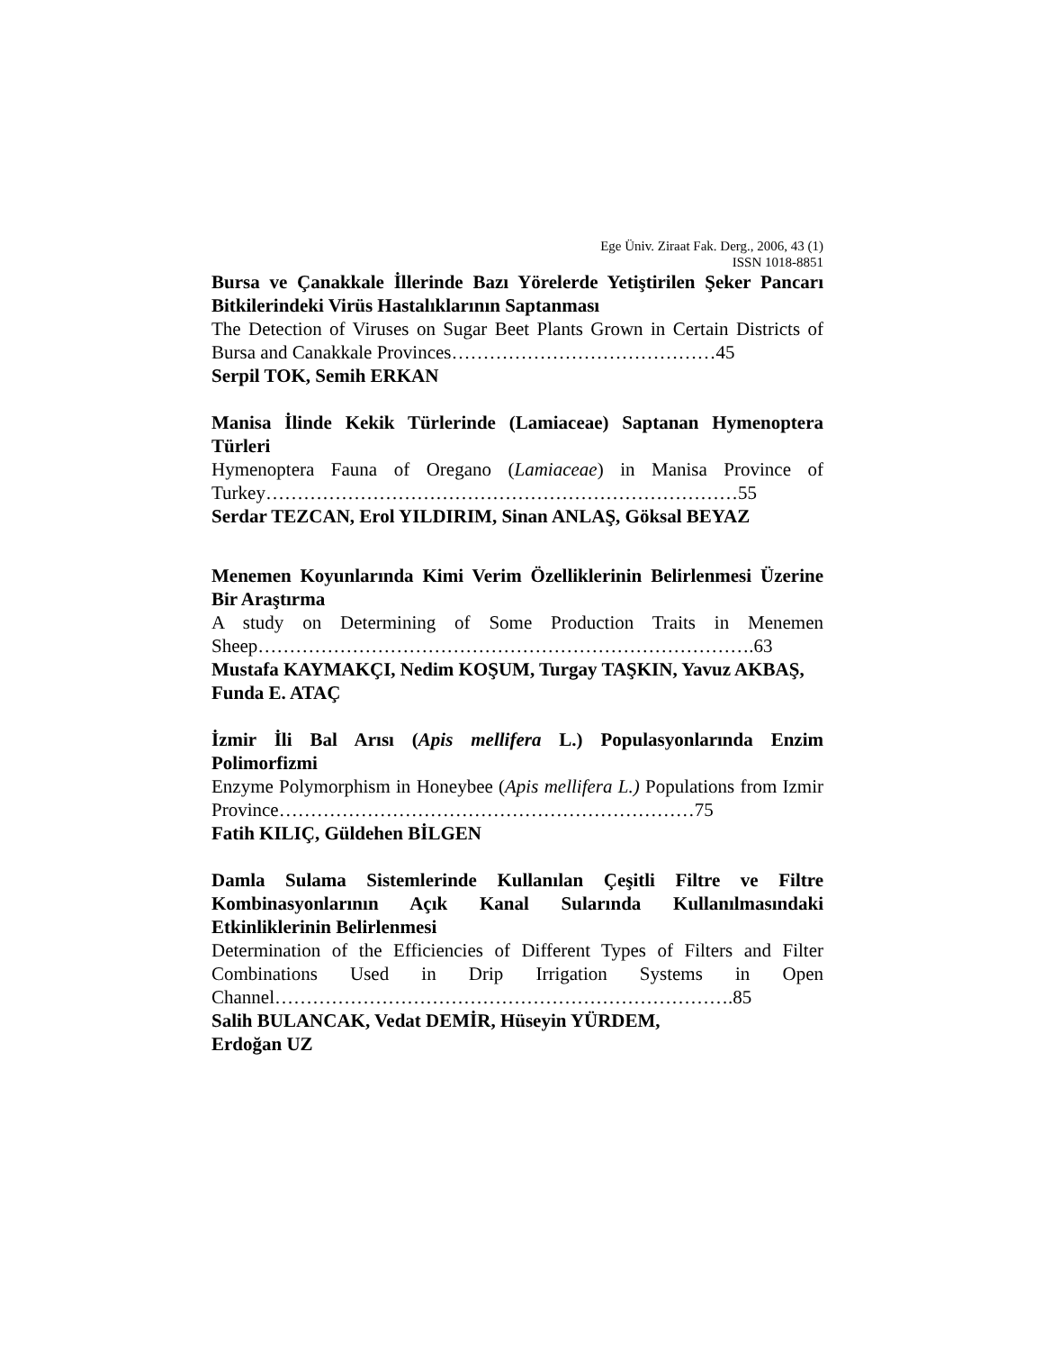Ege Üniv. Ziraat Fak. Derg., 2006, 43 (1)
ISSN 1018-8851
Bursa ve Çanakkale İllerinde Bazı Yörelerde Yetiştirilen Şeker Pancarı Bitkilerindeki Virüs Hastalıklarının Saptanması
The Detection of Viruses on Sugar Beet Plants Grown in Certain Districts of Bursa and Canakkale Provinces……………………………………45
Serpil TOK, Semih ERKAN
Manisa İlinde Kekik Türlerinde (Lamiaceae) Saptanan Hymenoptera Türleri
Hymenoptera Fauna of Oregano (Lamiaceae) in Manisa Province of Turkey…………………………………………………………………55
Serdar TEZCAN, Erol YILDIRIM, Sinan ANLAŞ, Göksal BEYAZ
Menemen Koyunlarında Kimi Verim Özelliklerinin Belirlenmesi Üzerine Bir Araştırma
A study on Determining of Some Production Traits in Menemen Sheep…………………………………………………………………….63
Mustafa KAYMAKÇI, Nedim KOŞUM, Turgay TAŞKIN, Yavuz AKBAŞ, Funda E. ATAÇ
İzmir İli Bal Arısı (Apis mellifera L.) Populasyonlarında Enzim Polimorfizmi
Enzyme Polymorphism in Honeybee (Apis mellifera L.) Populations from Izmir Province…………………………………………………………75
Fatih KILIÇ, Güldehen BİLGEN
Damla Sulama Sistemlerinde Kullanılan Çeşitli Filtre ve Filtre Kombinasyonlarının Açık Kanal Sularında Kullanılmasındaki Etkinliklerinin Belirlenmesi
Determination of the Efficiencies of Different Types of Filters and Filter Combinations Used in Drip Irrigation Systems in Open Channel……………………………………………………………….85
Salih BULANCAK, Vedat DEMİR, Hüseyin YÜRDEM,
Erdoğan UZ